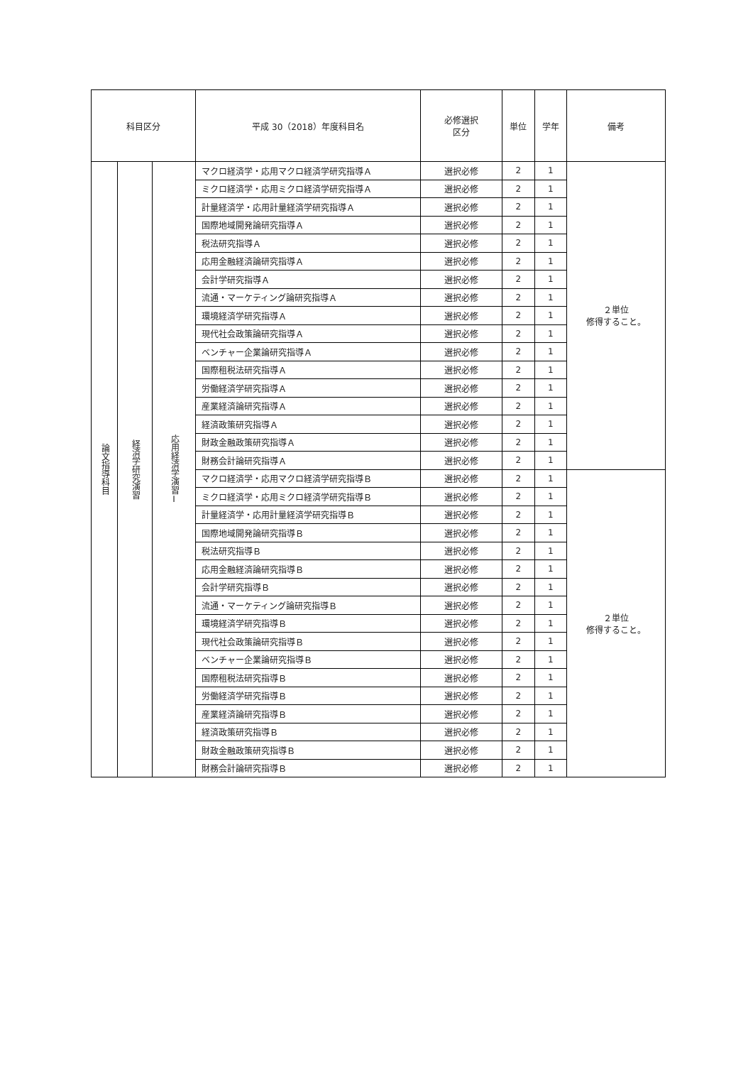| 科目区分 | | | 平成 30（2018）年度科目名 | 必修選択 区分 | 単位 | 学年 | 備考 |
| --- | --- | --- | --- | --- | --- | --- | --- |
| 論文指導科目 | 経済学研究演習 | 応用経済学演習Ⅰ | マクロ経済学・応用マクロ経済学研究指導Ａ | 選択必修 | 2 | 1 | ２単位 修得すること。 |
| | | | ミクロ経済学・応用ミクロ経済学研究指導Ａ | 選択必修 | 2 | 1 | |
| | | | 計量経済学・応用計量経済学研究指導Ａ | 選択必修 | 2 | 1 | |
| | | | 国際地域開発論研究指導Ａ | 選択必修 | 2 | 1 | |
| | | | 税法研究指導Ａ | 選択必修 | 2 | 1 | |
| | | | 応用金融経済論研究指導Ａ | 選択必修 | 2 | 1 | |
| | | | 会計学研究指導Ａ | 選択必修 | 2 | 1 | |
| | | | 流通・マーケティング論研究指導Ａ | 選択必修 | 2 | 1 | |
| | | | 環境経済学研究指導Ａ | 選択必修 | 2 | 1 | |
| | | | 現代社会政策論研究指導Ａ | 選択必修 | 2 | 1 | |
| | | | ベンチャー企業論研究指導Ａ | 選択必修 | 2 | 1 | |
| | | | 国際租税法研究指導Ａ | 選択必修 | 2 | 1 | |
| | | | 労働経済学研究指導Ａ | 選択必修 | 2 | 1 | |
| | | | 産業経済論研究指導Ａ | 選択必修 | 2 | 1 | |
| | | | 経済政策研究指導Ａ | 選択必修 | 2 | 1 | |
| | | | 財政金融政策研究指導Ａ | 選択必修 | 2 | 1 | |
| | | | 財務会計論研究指導Ａ | 選択必修 | 2 | 1 | |
| | | | マクロ経済学・応用マクロ経済学研究指導Ｂ | 選択必修 | 2 | 1 | ２単位 修得すること。 |
| | | | ミクロ経済学・応用ミクロ経済学研究指導Ｂ | 選択必修 | 2 | 1 | |
| | | | 計量経済学・応用計量経済学研究指導Ｂ | 選択必修 | 2 | 1 | |
| | | | 国際地域開発論研究指導Ｂ | 選択必修 | 2 | 1 | |
| | | | 税法研究指導Ｂ | 選択必修 | 2 | 1 | |
| | | | 応用金融経済論研究指導Ｂ | 選択必修 | 2 | 1 | |
| | | | 会計学研究指導Ｂ | 選択必修 | 2 | 1 | |
| | | | 流通・マーケティング論研究指導Ｂ | 選択必修 | 2 | 1 | |
| | | | 環境経済学研究指導Ｂ | 選択必修 | 2 | 1 | |
| | | | 現代社会政策論研究指導Ｂ | 選択必修 | 2 | 1 | |
| | | | ベンチャー企業論研究指導Ｂ | 選択必修 | 2 | 1 | |
| | | | 国際租税法研究指導Ｂ | 選択必修 | 2 | 1 | |
| | | | 労働経済学研究指導Ｂ | 選択必修 | 2 | 1 | |
| | | | 産業経済論研究指導Ｂ | 選択必修 | 2 | 1 | |
| | | | 経済政策研究指導Ｂ | 選択必修 | 2 | 1 | |
| | | | 財政金融政策研究指導Ｂ | 選択必修 | 2 | 1 | |
| | | | 財務会計論研究指導Ｂ | 選択必修 | 2 | 1 | |